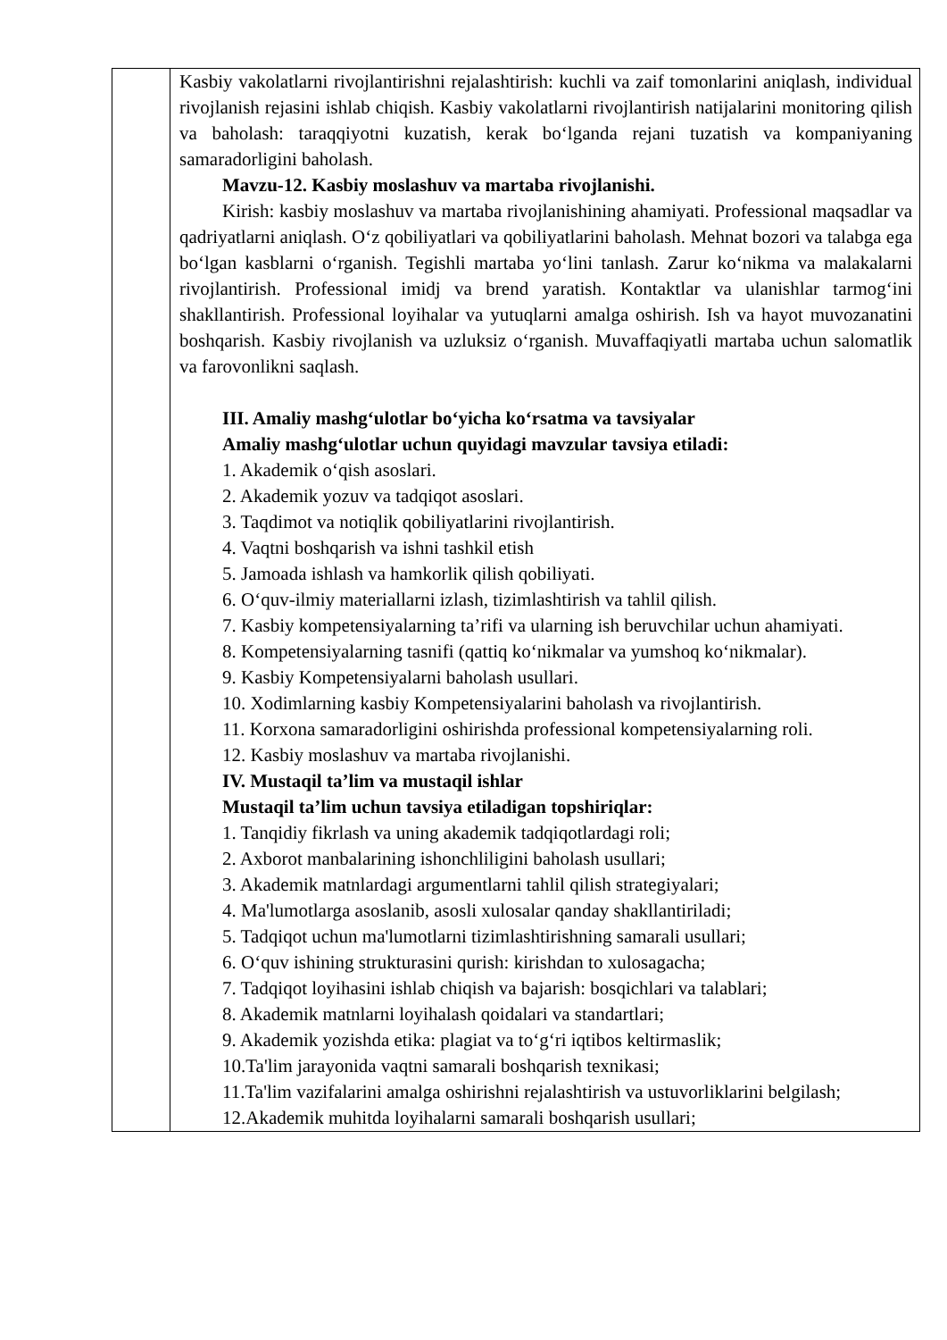| | Kasbiy vakolatlarni rivojlantirishni rejalashtirish: kuchli va zaif tomonlarini aniqlash, individual rivojlanish rejasini ishlab chiqish. Kasbiy vakolatlarni rivojlantirish natijalarini monitoring qilish va baholash: taraqqiyotni kuzatish, kerak boʻlganda rejani tuzatish va kompaniyaning samaradorligini baholash. Mavzu-12. Kasbiy moslashuv va martaba rivojlanishi. Kirish: kasbiy moslashuv va martaba rivojlanishining ahamiyati. Professional maqsadlar va qadriyatlarni aniqlash. Oʻz qobiliyatlari va qobiliyatlarini baholash. Mehnat bozori va talabga ega boʻlgan kasblarni oʻrganish. Tegishli martaba yoʻlini tanlash. Zarur koʻnikma va malakalarni rivojlantirish. Professional imidj va brend yaratish. Kontaktlar va ulanishlar tarmogʻini shakllantirish. Professional loyihalar va yutuqlarni amalga oshirish. Ish va hayot muvozanatini boshqarish. Kasbiy rivojlanish va uzluksiz oʻrganish. Muvaffaqiyatli martaba uchun salomatlik va farovonlikni saqlash. III. Amaliy mashgʻulotlar boʻyicha koʻrsatma va tavsiyalar Amaliy mashgʻulotlar uchun quyidagi mavzular tavsiya etiladi: 1. Akademik oʻqish asoslari. 2. Akademik yozuv va tadqiqot asoslari. 3. Taqdimot va notiqlik qobiliyatlarini rivojlantirish. 4. Vaqtni boshqarish va ishni tashkil etish 5. Jamoada ishlash va hamkorlik qilish qobiliyati. 6. Oʻquv-ilmiy materiallarni izlash, tizimlashtirish va tahlil qilish. 7. Kasbiy kompetensiyalarning ta’rifi va ularning ish beruvchilar uchun ahamiyati. 8. Kompetensiyalarning tasnifi (qattiq koʻnikmalar va yumshoq koʻnikmalar). 9. Kasbiy Kompetensiyalarni baholash usullari. 10. Xodimlarning kasbiy Kompetensiyalarini baholash va rivojlantirish. 11. Korxona samaradorligini oshirishda professional kompetensiyalarning roli. 12. Kasbiy moslashuv va martaba rivojlanishi. IV. Mustaqil ta’lim va mustaqil ishlar Mustaqil ta’lim uchun tavsiya etiladigan topshiriqlar: 1. Tanqidiy fikrlash va uning akademik tadqiqotlardagi roli; 2. Axborot manbalarining ishonchliligini baholash usullari; 3. Akademik matnlardagi argumentlarni tahlil qilish strategiyalari; 4. Ma'lumotlarga asoslanib, asosli xulosalar qanday shakllantiriladi; 5. Tadqiqot uchun ma'lumotlarni tizimlashtirishning samarali usullari; 6. Oʻquv ishining strukturasini qurish: kirishdan to xulosagacha; 7. Tadqiqot loyihasini ishlab chiqish va bajarish: bosqichlari va talablari; 8. Akademik matnlarni loyihalash qoidalari va standartlari; 9. Akademik yozishda etika: plagiat va toʻgʻri iqtibos keltirmaslik; 10.Ta'lim jarayonida vaqtni samarali boshqarish texnikasi; 11.Ta'lim vazifalarini amalga oshirishni rejalashtirish va ustuvorliklarini belgilash; 12.Akademik muhitda loyihalarni samarali boshqarish usullari; |